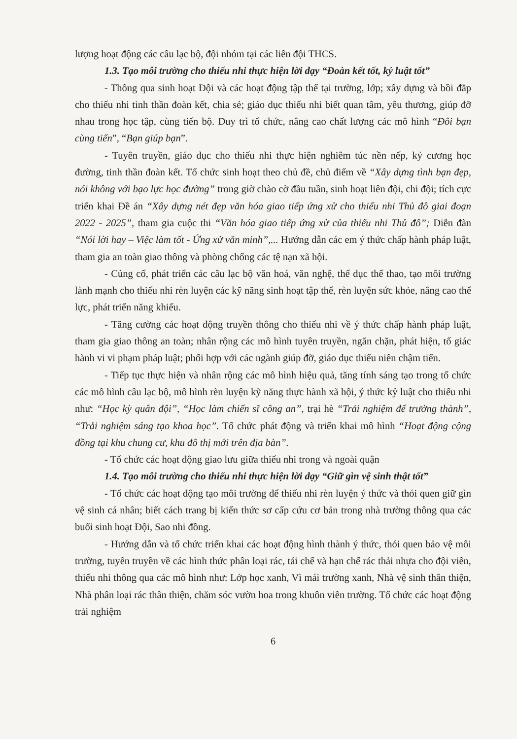lượng hoạt động các câu lạc bộ, đội nhóm tại các liên đội THCS.
1.3. Tạo môi trường cho thiếu nhi thực hiện lời dạy “Đoàn kết tốt, kỷ luật tốt”
- Thông qua sinh hoạt Đội và các hoạt động tập thể tại trường, lớp; xây dựng và bồi đắp cho thiếu nhi tinh thần đoàn kết, chia sẻ; giáo dục thiếu nhi biết quan tâm, yêu thương, giúp đỡ nhau trong học tập, cùng tiến bộ. Duy trì tổ chức, nâng cao chất lượng các mô hình “Đôi bạn cùng tiến”, “Bạn giúp bạn”.
- Tuyên truyền, giáo dục cho thiếu nhi thực hiện nghiêm túc nền nếp, kỷ cương học đường, tinh thần đoàn kết. Tổ chức sinh hoạt theo chủ đề, chủ điểm về “Xây dựng tình bạn đẹp, nói không với bạo lực học đường” trong giờ chào cờ đầu tuần, sinh hoạt liên đội, chi đội; tích cực triển khai Đề án “Xây dựng nét đẹp văn hóa giao tiếp ứng xử cho thiếu nhi Thủ đô giai đoạn 2022 - 2025”, tham gia cuộc thi “Văn hóa giao tiếp ứng xử của thiếu nhi Thủ đô”; Diễn đàn “Nói lời hay – Việc làm tốt - Ứng xử văn minh”,... Hướng dẫn các em ý thức chấp hành pháp luật, tham gia an toàn giao thông và phòng chống các tệ nạn xã hội.
- Củng cố, phát triển các câu lạc bộ văn hoá, văn nghệ, thể dục thể thao, tạo môi trường lành mạnh cho thiếu nhi rèn luyện các kỹ năng sinh hoạt tập thể, rèn luyện sức khỏe, nâng cao thể lực, phát triển năng khiếu.
- Tăng cường các hoạt động truyền thông cho thiếu nhi về ý thức chấp hành pháp luật, tham gia giao thông an toàn; nhân rộng các mô hình tuyên truyền, ngăn chặn, phát hiện, tố giác hành vi vi phạm pháp luật; phối hợp với các ngành giúp đỡ, giáo dục thiếu niên chậm tiến.
- Tiếp tục thực hiện và nhân rộng các mô hình hiệu quả, tăng tính sáng tạo trong tổ chức các mô hình câu lạc bộ, mô hình rèn luyện kỹ năng thực hành xã hội, ý thức kỷ luật cho thiếu nhi như: “Học kỳ quân đội”, “Học làm chiến sĩ công an”, trại hè “Trải nghiệm để trưởng thành”, “Trải nghiệm sáng tạo khoa học”. Tổ chức phát động và triển khai mô hình “Hoạt động cộng đồng tại khu chung cư, khu đô thị mới trên địa bàn”.
- Tổ chức các hoạt động giao lưu giữa thiếu nhi trong và ngoài quận
1.4. Tạo môi trường cho thiếu nhi thực hiện lời dạy “Giữ gìn vệ sinh thật tốt”
- Tổ chức các hoạt động tạo môi trường để thiếu nhi rèn luyện ý thức và thói quen giữ gìn vệ sinh cá nhân; biết cách trang bị kiến thức sơ cấp cứu cơ bản trong nhà trường thông qua các buổi sinh hoạt Đội, Sao nhi đồng.
- Hướng dẫn và tổ chức triển khai các hoạt động hình thành ý thức, thói quen bảo vệ môi trường, tuyên truyền về các hình thức phân loại rác, tái chế và hạn chế rác thải nhựa cho đội viên, thiếu nhi thông qua các mô hình như: Lớp học xanh, Vì mái trường xanh, Nhà vệ sinh thân thiện, Nhà phân loại rác thân thiện, chăm sóc vườn hoa trong khuôn viên trường. Tổ chức các hoạt động trải nghiệm
6